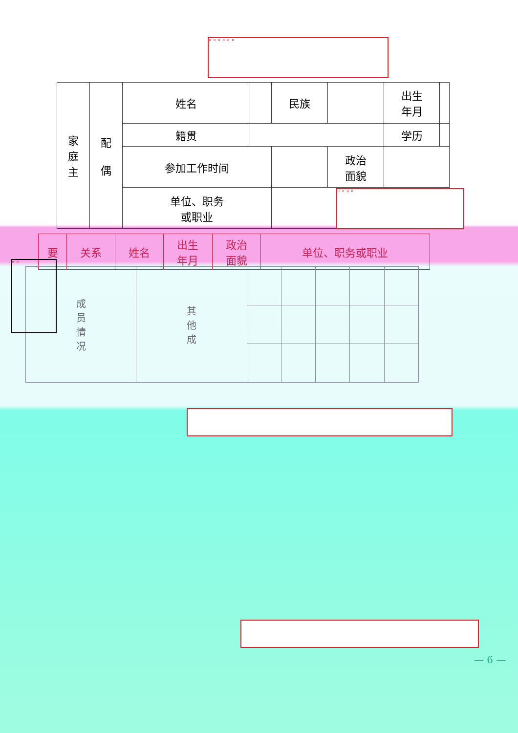" " " " " "
| 家 庭 主 | 配 偶 | 姓名 | | 民族 | | 出生 年月 | |
| | | 籍贯 | | | | 学历 | |
| | | 参加工作时间 | | | 政治 面貌 | | |
| | | 单位、职务 或职业 | | | | | |
" " " "
| 要 | 关系 | 姓名 | 出生 年月 | 政治 面貌 | 单位、职务或职业 |
| 成 员 情 况 | 其 他 成 | | | | | |
" "
— 6 —